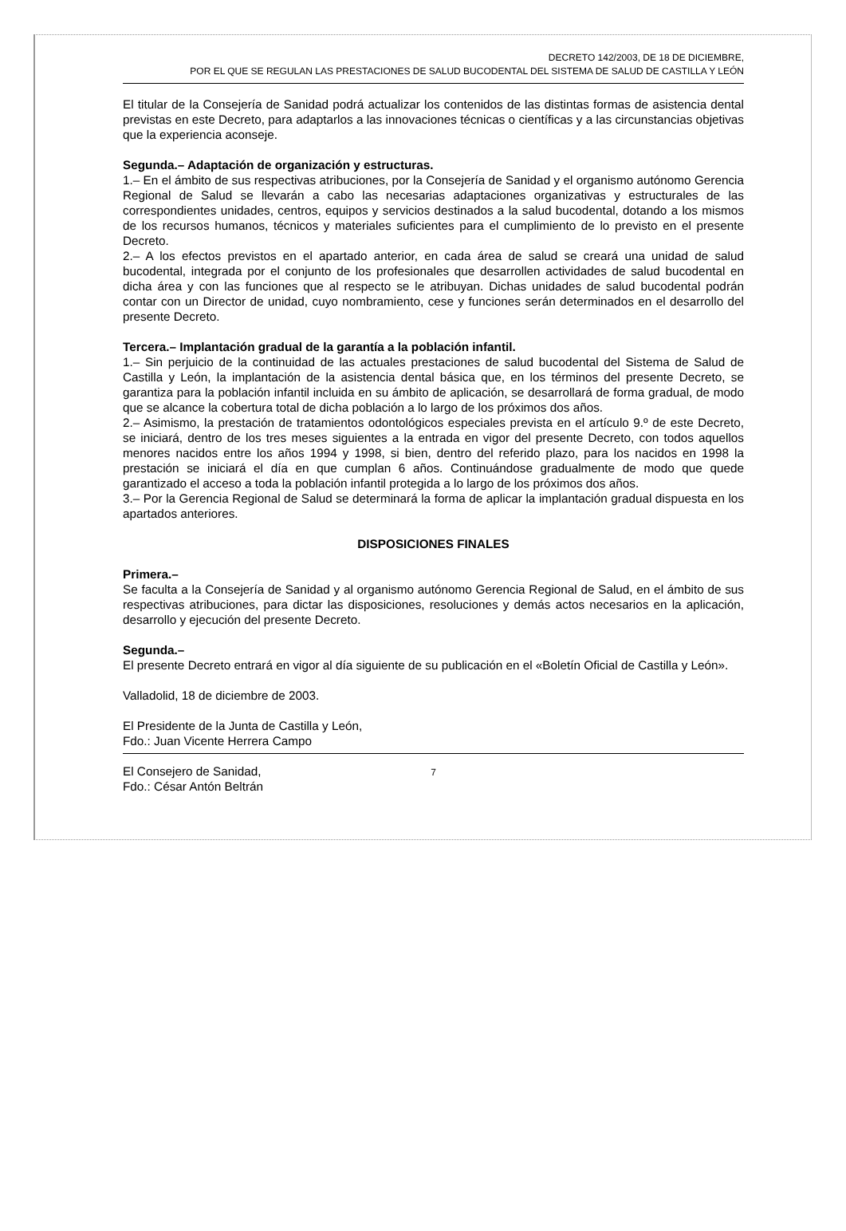DECRETO 142/2003, DE 18 DE DICIEMBRE,
POR EL QUE SE REGULAN LAS PRESTACIONES DE SALUD BUCODENTAL DEL SISTEMA DE SALUD DE CASTILLA Y LEÓN
El titular de la Consejería de Sanidad podrá actualizar los contenidos de las distintas formas de asistencia dental previstas en este Decreto, para adaptarlos a las innovaciones técnicas o científicas y a las circunstancias objetivas que la experiencia aconseje.
Segunda.– Adaptación de organización y estructuras.
1.– En el ámbito de sus respectivas atribuciones, por la Consejería de Sanidad y el organismo autónomo Gerencia Regional de Salud se llevarán a cabo las necesarias adaptaciones organizativas y estructurales de las correspondientes unidades, centros, equipos y servicios destinados a la salud bucodental, dotando a los mismos de los recursos humanos, técnicos y materiales suficientes para el cumplimiento de lo previsto en el presente Decreto.
2.– A los efectos previstos en el apartado anterior, en cada área de salud se creará una unidad de salud bucodental, integrada por el conjunto de los profesionales que desarrollen actividades de salud bucodental en dicha área y con las funciones que al respecto se le atribuyan. Dichas unidades de salud bucodental podrán contar con un Director de unidad, cuyo nombramiento, cese y funciones serán determinados en el desarrollo del presente Decreto.
Tercera.– Implantación gradual de la garantía a la población infantil.
1.– Sin perjuicio de la continuidad de las actuales prestaciones de salud bucodental del Sistema de Salud de Castilla y León, la implantación de la asistencia dental básica que, en los términos del presente Decreto, se garantiza para la población infantil incluida en su ámbito de aplicación, se desarrollará de forma gradual, de modo que se alcance la cobertura total de dicha población a lo largo de los próximos dos años.
2.– Asimismo, la prestación de tratamientos odontológicos especiales prevista en el artículo 9.º de este Decreto, se iniciará, dentro de los tres meses siguientes a la entrada en vigor del presente Decreto, con todos aquellos menores nacidos entre los años 1994 y 1998, si bien, dentro del referido plazo, para los nacidos en 1998 la prestación se iniciará el día en que cumplan 6 años. Continuándose gradualmente de modo que quede garantizado el acceso a toda la población infantil protegida a lo largo de los próximos dos años.
3.– Por la Gerencia Regional de Salud se determinará la forma de aplicar la implantación gradual dispuesta en los apartados anteriores.
DISPOSICIONES FINALES
Primera.–
Se faculta a la Consejería de Sanidad y al organismo autónomo Gerencia Regional de Salud, en el ámbito de sus respectivas atribuciones, para dictar las disposiciones, resoluciones y demás actos necesarios en la aplicación, desarrollo y ejecución del presente Decreto.
Segunda.–
El presente Decreto entrará en vigor al día siguiente de su publicación en el «Boletín Oficial de Castilla y León».
Valladolid, 18 de diciembre de 2003.
El Presidente de la Junta de Castilla y León,
Fdo.: Juan Vicente Herrera Campo
El Consejero de Sanidad,
Fdo.: César Antón Beltrán
7